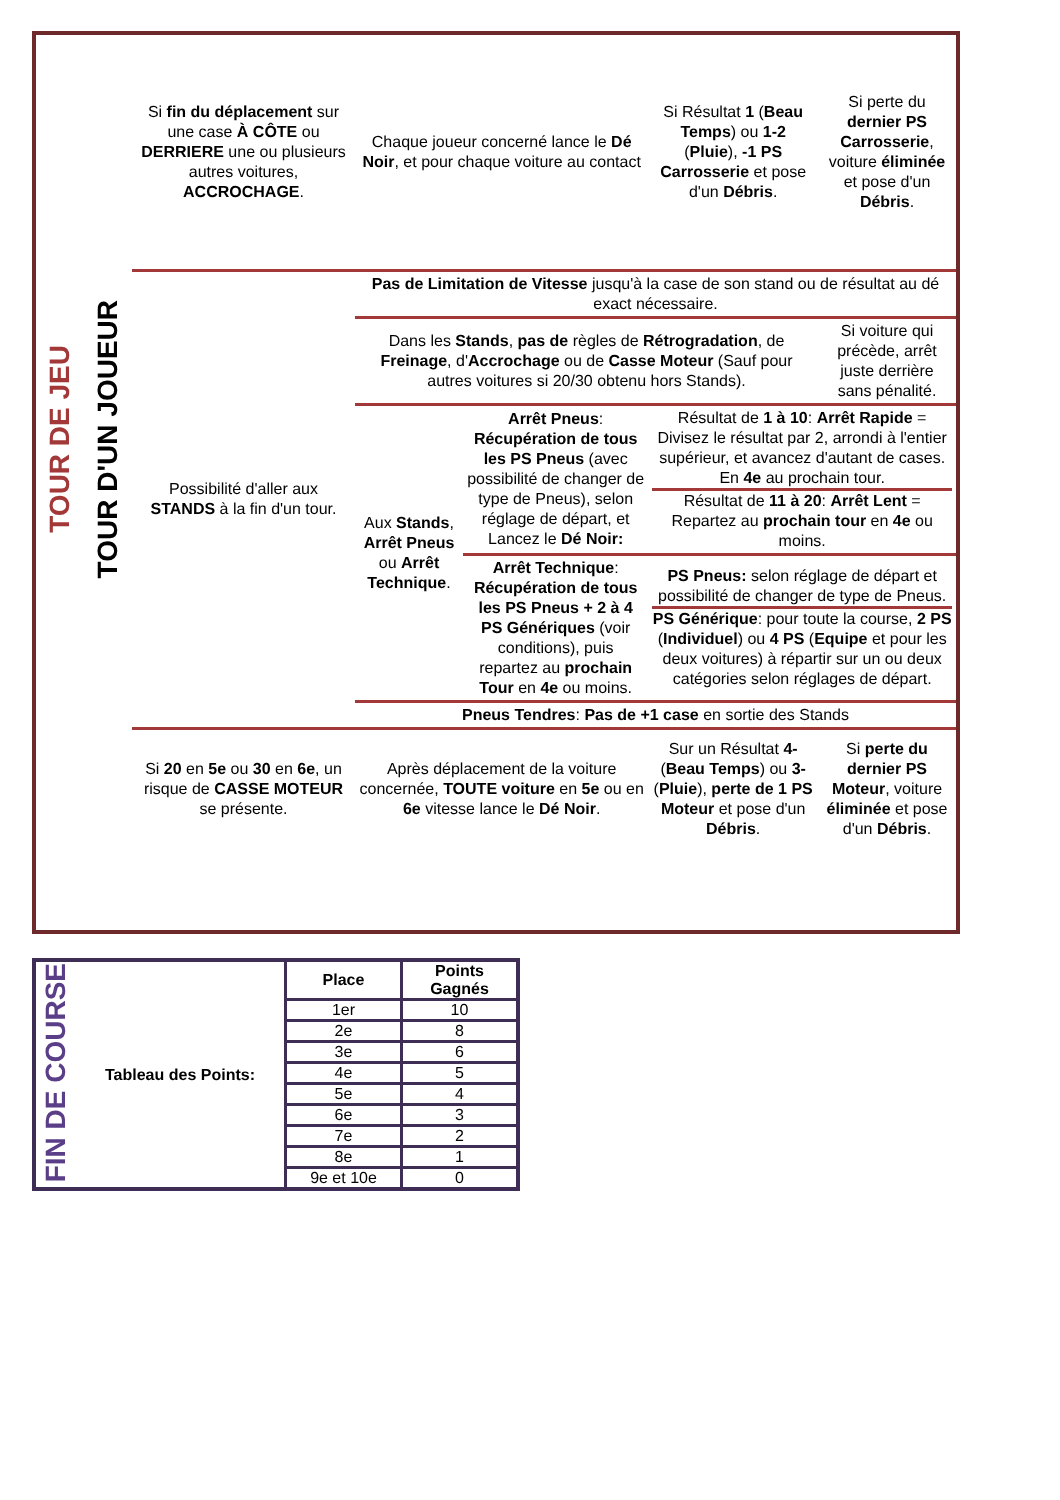| TOUR DE JEU | TOUR D'UN JOUEUR | Si fin du déplacement sur une case À CÔTE ou DERRIERE une ou plusieurs autres voitures, ACCROCHAGE . | Chaque joueur concerné lance le Dé Noir , et pour chaque voiture au contact | | Si Résultat 1 ( Beau Temps ) ou 1-2 ( Pluie ), -1 PS Carrosserie et pose d'un Débris . | Si perte du dernier PS Carrosserie , voiture éliminée et pose d'un Débris . |
| | | Possibilité d'aller aux STANDS à la fin d'un tour. | Pas de Limitation de Vitesse jusqu'à la case de son stand ou de résultat au dé exact nécessaire. | | | |
| | | | Dans les Stands , pas de règles de Rétrogradation , de Freinage , d' Accrochage ou de Casse Moteur (Sauf pour autres voitures si 20/30 obtenu hors Stands). | | | Si voiture qui précède, arrêt juste derrière sans pénalité. |
| | | | Aux Stands , Arrêt Pneus ou Arrêt Technique . | Arrêt Pneus : Récupération de tous les PS Pneus (avec possibilité de changer de type de Pneus), selon réglage de départ, et Lancez le Dé Noir: | Résultat de 1 à 10 : Arrêt Rapide = Divisez le résultat par 2, arrondi à l'entier supérieur, et avancez d'autant de cases. En 4e au prochain tour. Résultat de 11 à 20 : Arrêt Lent = Repartez au prochain tour en 4e ou moins. | |
| | | | | Arrêt Technique : Récupération de tous les PS Pneus + 2 à 4 PS Génériques (voir conditions), puis repartez au prochain Tour en 4e ou moins. | PS Pneus: selon réglage de départ et possibilité de changer de type de Pneus. PS Générique : pour toute la course, 2 PS ( Individuel ) ou 4 PS ( Equipe et pour les deux voitures) à répartir sur un ou deux catégories selon réglages de départ. | |
| | | | Pneus Tendres : Pas de +1 case en sortie des Stands | | | |
| | | Si 20 en 5e ou 30 en 6e , un risque de CASSE MOTEUR se présente. | Après déplacement de la voiture concernée, TOUTE voiture en 5e ou en 6e vitesse lance le Dé Noir . | | Sur un Résultat 4- ( Beau Temps ) ou 3- ( Pluie ), perte de 1 PS Moteur et pose d'un Débris . | Si perte du dernier PS Moteur , voiture éliminée et pose d'un Débris . |
| FIN DE COURSE | Tableau des Points: | Place | Points Gagnés |
| | | 1er | 10 |
| | | 2e | 8 |
| | | 3e | 6 |
| | | 4e | 5 |
| | | 5e | 4 |
| | | 6e | 3 |
| | | 7e | 2 |
| | | 8e | 1 |
| | | 9e et 10e | 0 |